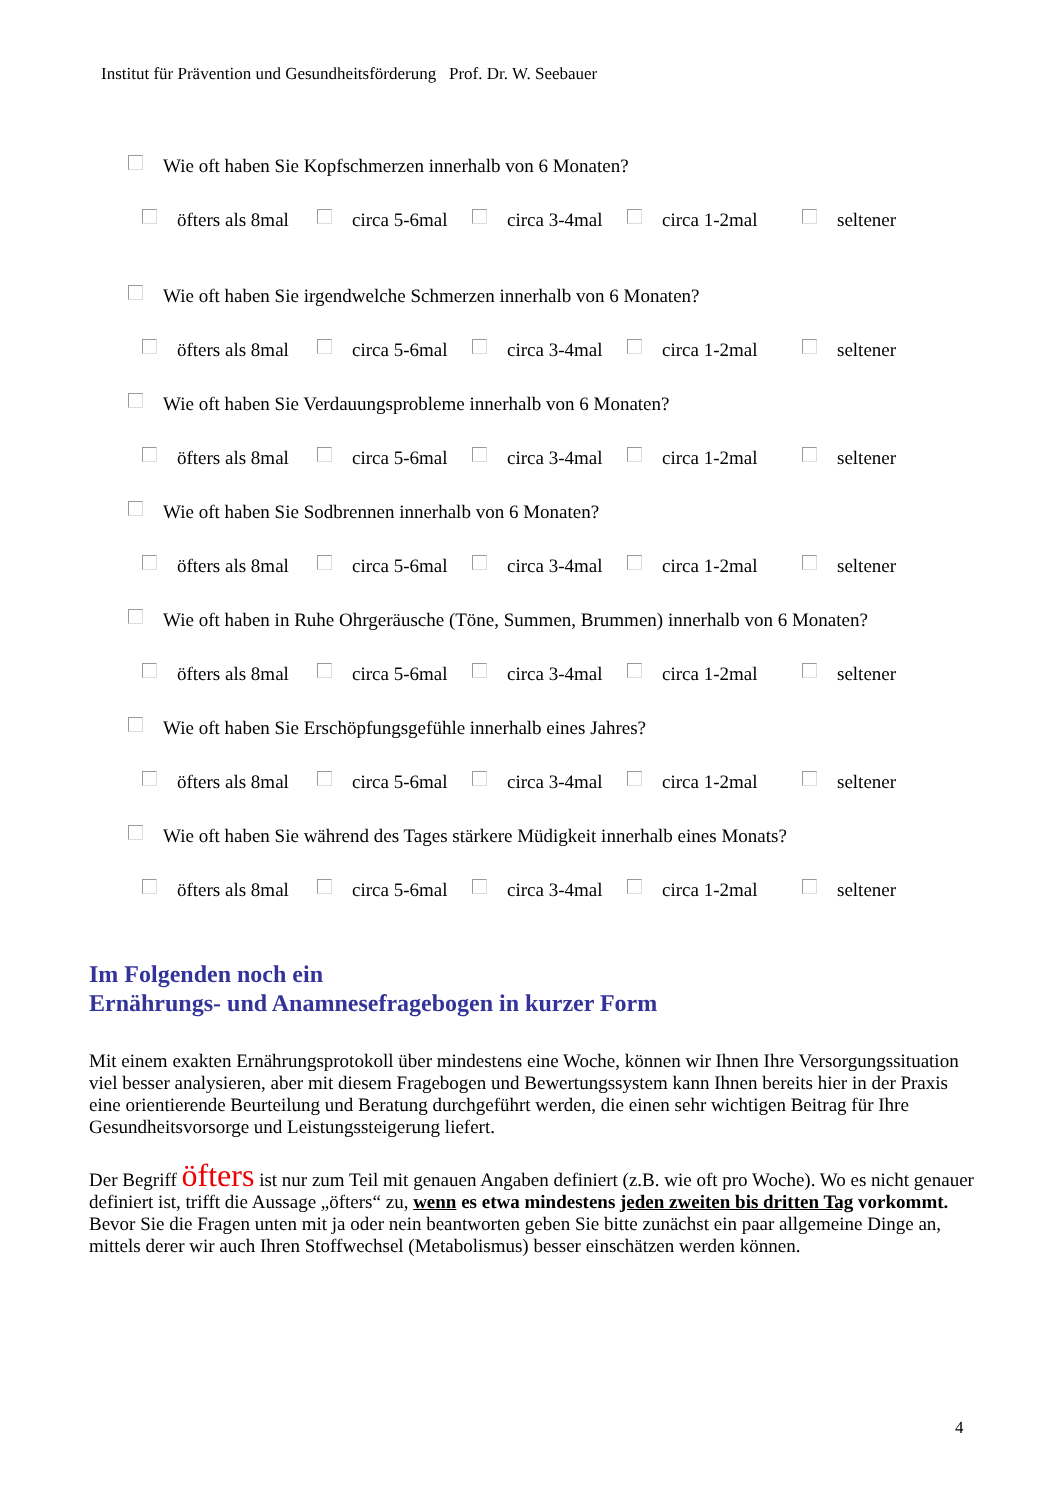Institut für Prävention und Gesundheitsförderung Prof. Dr. W. Seebauer
Wie oft haben Sie Kopfschmerzen innerhalb von 6 Monaten?
öfters als 8mal circa 5-6mal circa 3-4mal circa 1-2mal seltener
Wie oft haben Sie irgendwelche Schmerzen innerhalb von 6 Monaten?
öfters als 8mal circa 5-6mal circa 3-4mal circa 1-2mal seltener
Wie oft haben Sie Verdauungsprobleme innerhalb von 6 Monaten?
öfters als 8mal circa 5-6mal circa 3-4mal circa 1-2mal seltener
Wie oft haben Sie Sodbrennen innerhalb von 6 Monaten?
öfters als 8mal circa 5-6mal circa 3-4mal circa 1-2mal seltener
Wie oft haben in Ruhe Ohrgeräusche (Töne, Summen, Brummen) innerhalb von 6 Monaten?
öfters als 8mal circa 5-6mal circa 3-4mal circa 1-2mal seltener
Wie oft haben Sie Erschöpfungsgefühle innerhalb eines Jahres?
öfters als 8mal circa 5-6mal circa 3-4mal circa 1-2mal seltener
Wie oft haben Sie während des Tages stärkere Müdigkeit innerhalb eines Monats?
öfters als 8mal circa 5-6mal circa 3-4mal circa 1-2mal seltener
Im Folgenden noch ein
Ernährungs- und Anamnesefragebogen in kurzer Form
Mit einem exakten Ernährungsprotokoll über mindestens eine Woche, können wir Ihnen Ihre Versorgungssituation viel besser analysieren, aber mit diesem Fragebogen und Bewertungssystem kann Ihnen bereits hier in der Praxis eine orientierende Beurteilung und Beratung durchgeführt werden, die einen sehr wichtigen Beitrag für Ihre Gesundheitsvorsorge und Leistungssteigerung liefert.
Der Begriff öfters ist nur zum Teil mit genauen Angaben definiert (z.B. wie oft pro Woche). Wo es nicht genauer definiert ist, trifft die Aussage „öfters“ zu, wenn es etwa mindestens jeden zweiten bis dritten Tag vorkommt.
Bevor Sie die Fragen unten mit ja oder nein beantworten geben Sie bitte zunächst ein paar allgemeine Dinge an, mittels derer wir auch Ihren Stoffwechsel (Metabolismus) besser einschätzen werden können.
4